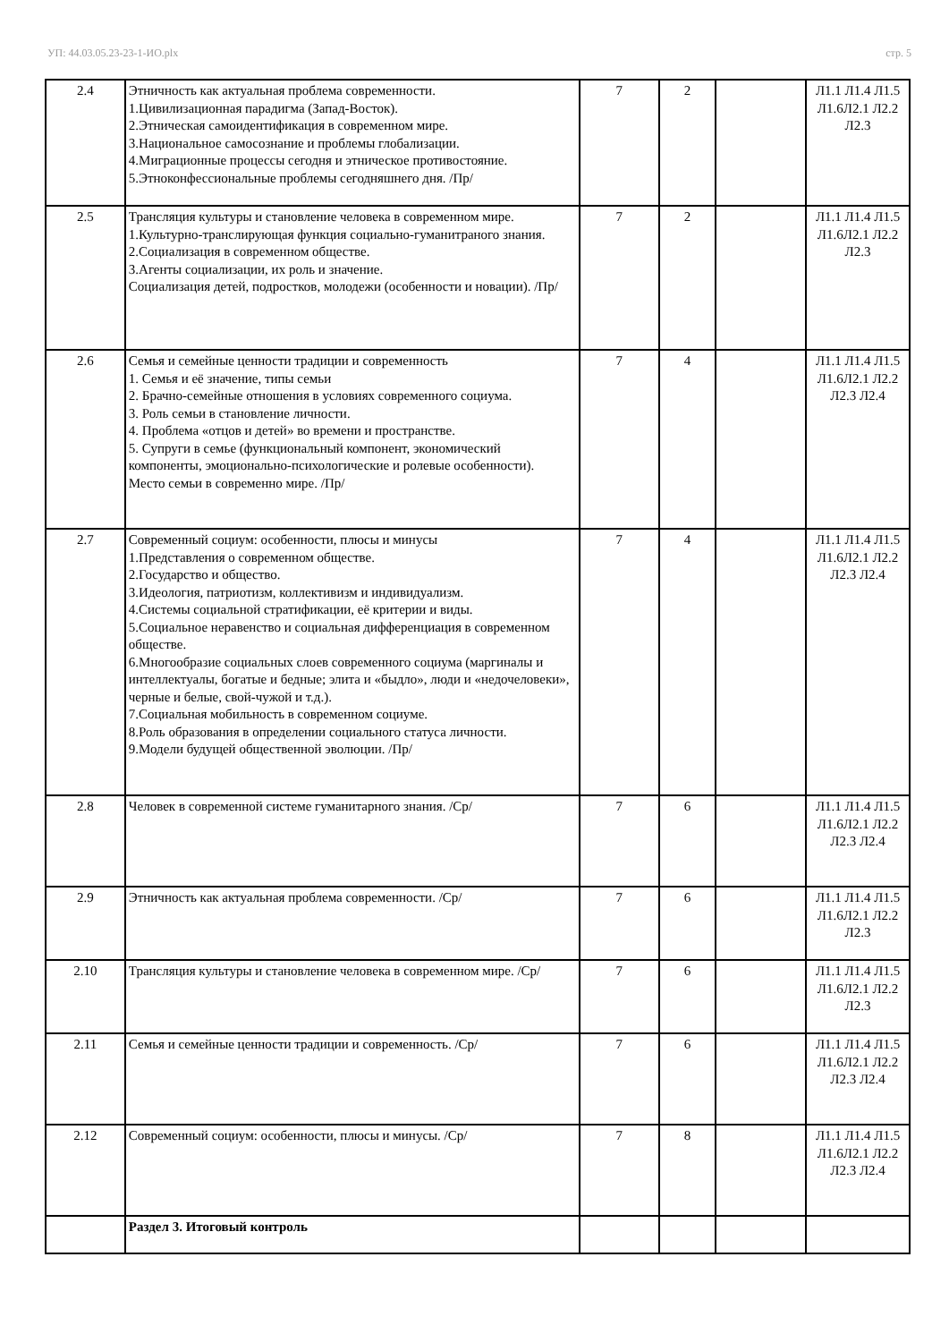УП: 44.03.05.23-23-1-ИО.plx стр. 5
| 2.4 | Этничность как актуальная проблема современности. 1.Цивилизационная парадигма (Запад-Восток). 2.Этническая самоидентификация в современном мире. 3.Национальное самосознание и проблемы глобализации. 4.Миграционные процессы сегодня и этническое противостояние. 5.Этноконфессиональные проблемы сегодняшнего дня. /Пр/ | 7 | 2 | | Л1.1 Л1.4 Л1.5 Л1.6Л2.1 Л2.2 Л2.3 |
| 2.5 | Трансляция культуры и становление человека в современном мире. 1.Культурно-транслирующая функция социально-гуманитраного знания. 2.Социализация в современном обществе. 3.Агенты социализации, их роль и значение. Социализация детей, подростков, молодежи (особенности и новации). /Пр/ | 7 | 2 | | Л1.1 Л1.4 Л1.5 Л1.6Л2.1 Л2.2 Л2.3 |
| 2.6 | Семья и семейные ценности традиции и современность 1. Семья и её значение, типы семьи 2. Брачно-семейные отношения в условиях современного социума. 3. Роль семьи в становление личности. 4. Проблема «отцов и детей» во времени и пространстве. 5. Супруги в семье (функциональный компонент, экономический компоненты, эмоционально-психологические и ролевые особенности). Место семьи в современно мире. /Пр/ | 7 | 4 | | Л1.1 Л1.4 Л1.5 Л1.6Л2.1 Л2.2 Л2.3 Л2.4 |
| 2.7 | Современный социум: особенности, плюсы и минусы 1.Представления о современном обществе. 2.Государство и общество. 3.Идеология, патриотизм, коллективизм и индивидуализм. 4.Системы социальной стратификации, её критерии и виды. 5.Социальное неравенство и социальная дифференциация в современном обществе. 6.Многообразие социальных слоев современного социума (маргиналы и интеллектуалы, богатые и бедные; элита и «быдло», люди и «недочеловеки», черные и белые, свой-чужой и т.д.). 7.Социальная мобильность в современном социуме. 8.Роль образования в определении социального статуса личности. 9.Модели будущей общественной эволюции. /Пр/ | 7 | 4 | | Л1.1 Л1.4 Л1.5 Л1.6Л2.1 Л2.2 Л2.3 Л2.4 |
| 2.8 | Человек в современной системе гуманитарного знания. /Ср/ | 7 | 6 | | Л1.1 Л1.4 Л1.5 Л1.6Л2.1 Л2.2 Л2.3 Л2.4 |
| 2.9 | Этничность как актуальная проблема современности. /Ср/ | 7 | 6 | | Л1.1 Л1.4 Л1.5 Л1.6Л2.1 Л2.2 Л2.3 |
| 2.10 | Трансляция культуры и становление человека в современном мире. /Ср/ | 7 | 6 | | Л1.1 Л1.4 Л1.5 Л1.6Л2.1 Л2.2 Л2.3 |
| 2.11 | Семья и семейные ценности традиции и современность. /Ср/ | 7 | 6 | | Л1.1 Л1.4 Л1.5 Л1.6Л2.1 Л2.2 Л2.3 Л2.4 |
| 2.12 | Современный социум: особенности, плюсы и минусы. /Ср/ | 7 | 8 | | Л1.1 Л1.4 Л1.5 Л1.6Л2.1 Л2.2 Л2.3 Л2.4 |
| | Раздел 3. Итоговый контроль | | | | |